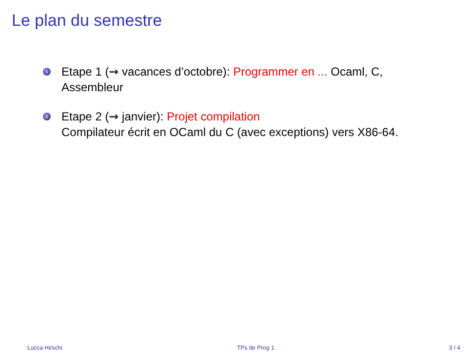Le plan du semestre
1 Etape 1 (⇝ vacances d’octobre): Programmer en ... Ocaml, C, Assembleur
2 Etape 2 (⇝ janvier): Projet compilation
Compilateur écrit en OCaml du C (avec exceptions) vers X86-64.
Lucca Hirschi TPs de Prog 1 3 / 4